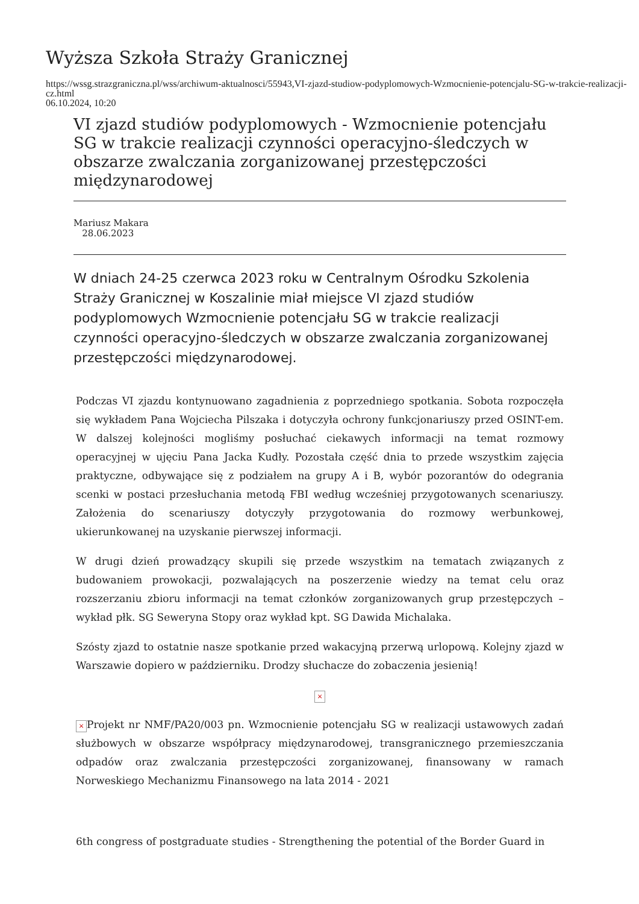Wyższa Szkoła Straży Granicznej
https://wssg.strazgraniczna.pl/wss/archiwum-aktualnosci/55943,VI-zjazd-studiow-podyplomowych-Wzmocnienie-potencjalu-SG-w-trakcie-realizacji-cz.html
06.10.2024, 10:20
VI zjazd studiów podyplomowych - Wzmocnienie potencjału SG w trakcie realizacji czynności operacyjno-śledczych w obszarze zwalczania zorganizowanej przestępczości międzynarodowej
Mariusz Makara
28.06.2023
W dniach 24-25 czerwca 2023 roku w Centralnym Ośrodku Szkolenia Straży Granicznej w Koszalinie miał miejsce VI zjazd studiów podyplomowych Wzmocnienie potencjału SG w trakcie realizacji czynności operacyjno-śledczych w obszarze zwalczania zorganizowanej przestępczości międzynarodowej.
Podczas VI zjazdu kontynuowano zagadnienia z poprzedniego spotkania. Sobota rozpoczęła się wykładem Pana Wojciecha Pilszaka i dotyczyła ochrony funkcjonariuszy przed OSINT-em. W dalszej kolejności mogliśmy posłuchać ciekawych informacji na temat rozmowy operacyjnej w ujęciu Pana Jacka Kudły. Pozostała część dnia to przede wszystkim zajęcia praktyczne, odbywające się z podziałem na grupy A i B, wybór pozorantów do odegrania scenki w postaci przesłuchania metodą FBI według wcześniej przygotowanych scenariuszy. Założenia do scenariuszy dotyczyły przygotowania do rozmowy werbunkowej, ukierunkowanej na uzyskanie pierwszej informacji.
W drugi dzień prowadzący skupili się przede wszystkim na tematach związanych z budowaniem prowokacji, pozwalających na poszerzenie wiedzy na temat celu oraz rozszerzaniu zbioru informacji na temat członków zorganizowanych grup przestępczych – wykład płk. SG Seweryna Stopy oraz wykład kpt. SG Dawida Michalaka.
Szósty zjazd to ostatnie nasze spotkanie przed wakacyjną przerwą urlopową. Kolejny zjazd w Warszawie dopiero w październiku. Drodzy słuchacze do zobaczenia jesienią!
×
× Projekt nr NMF/PA20/003 pn. Wzmocnienie potencjału SG w realizacji ustawowych zadań służbowych w obszarze współpracy międzynarodowej, transgranicznego przemieszczania odpadów oraz zwalczania przestępczości zorganizowanej, finansowany w ramach Norweskiego Mechanizmu Finansowego na lata 2014 - 2021
6th congress of postgraduate studies - Strengthening the potential of the Border Guard in